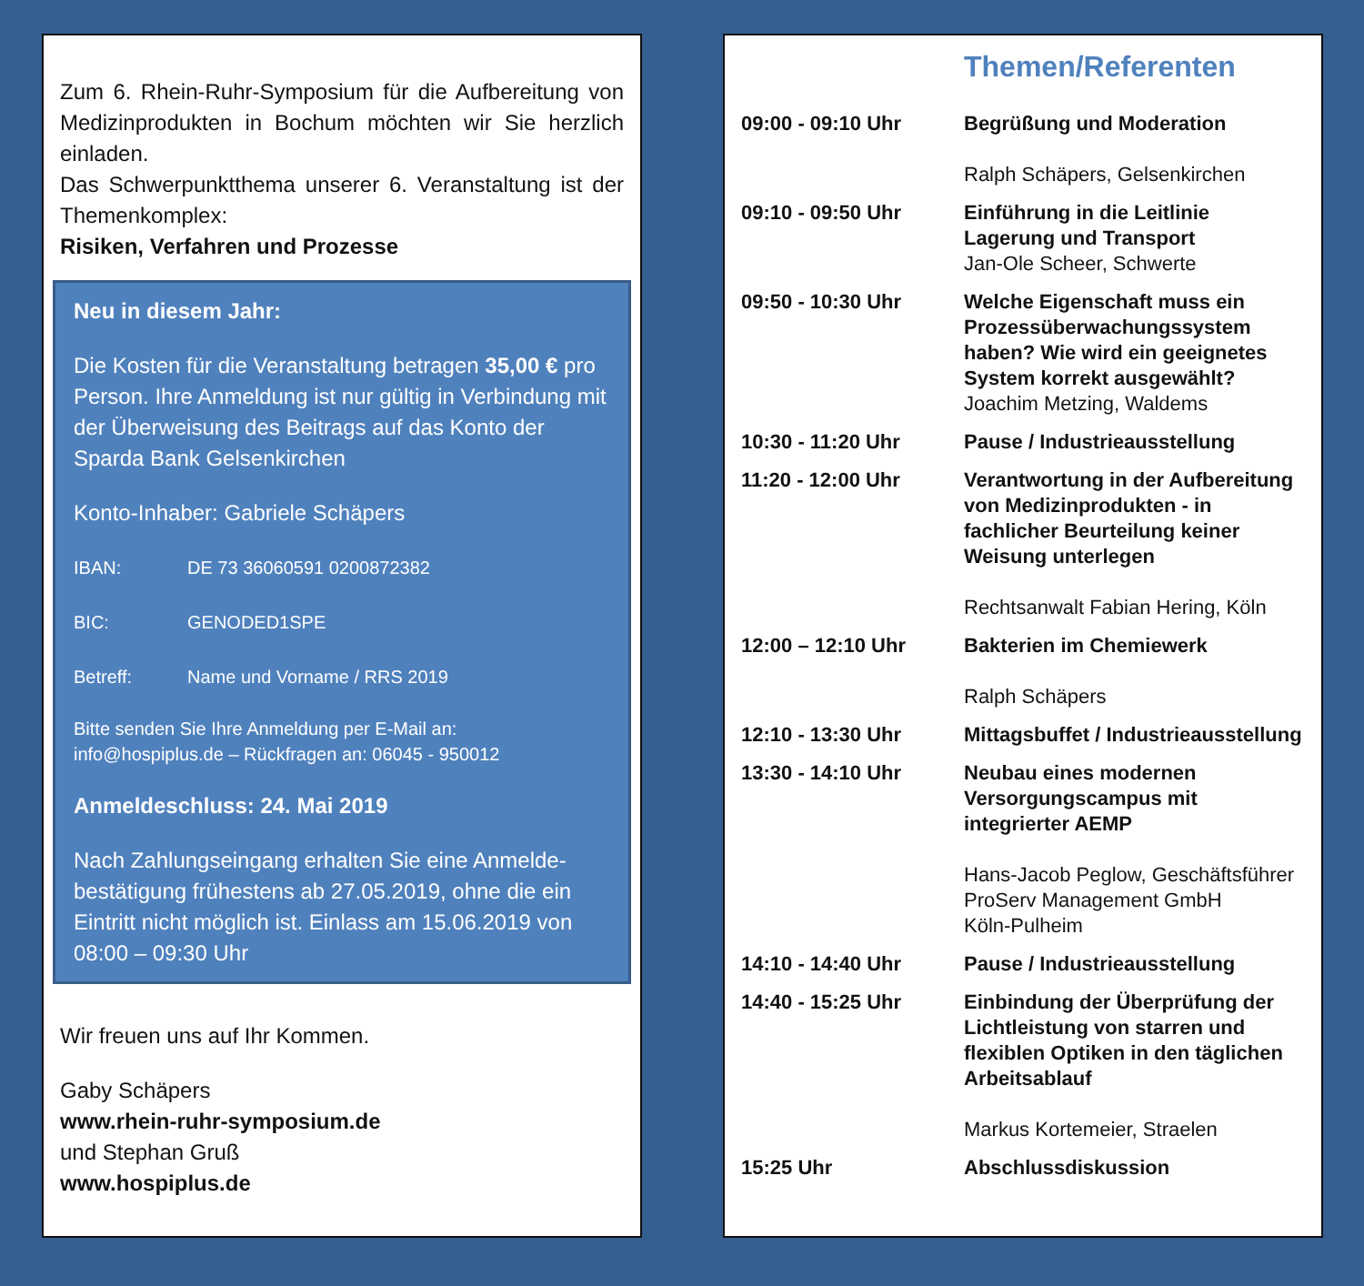Zum 6. Rhein-Ruhr-Symposium für die Aufbereitung von Medizinprodukten in Bochum möchten wir Sie herzlich einladen.
Das Schwerpunktthema unserer 6. Veranstaltung ist der Themenkomplex:
Risiken, Verfahren und Prozesse
Neu in diesem Jahr:
Die Kosten für die Veranstaltung betragen 35,00 € pro Person. Ihre Anmeldung ist nur gültig in Verbindung mit der Überweisung des Beitrags auf das Konto der Sparda Bank Gelsenkirchen
Konto-Inhaber: Gabriele Schäpers
IBAN: DE 73 36060591 0200872382
BIC: GENODED1SPE
Betreff: Name und Vorname / RRS 2019
Bitte senden Sie Ihre Anmeldung per E-Mail an:
info@hospiplus.de – Rückfragen an: 06045 - 950012
Anmeldeschluss: 24. Mai 2019
Nach Zahlungseingang erhalten Sie eine Anmelde-bestätigung frühestens ab 27.05.2019, ohne die ein Eintritt nicht möglich ist. Einlass am 15.06.2019 von 08:00 – 09:30 Uhr
Wir freuen uns auf Ihr Kommen.
Gaby Schäpers
www.rhein-ruhr-symposium.de
und Stephan Gruß
www.hospiplus.de
Themen/Referenten
| 09:00 - 09:10 Uhr | Begrüßung und Moderation Ralph Schäpers, Gelsenkirchen |
| 09:10 - 09:50 Uhr | Einführung in die Leitlinie Lagerung und Transport Jan-Ole Scheer, Schwerte |
| 09:50 - 10:30 Uhr | Welche Eigenschaft muss ein Prozessüberwachungssystem haben? Wie wird ein geeignetes System korrekt ausgewählt? Joachim Metzing, Waldems |
| 10:30 - 11:20 Uhr | Pause / Industrieausstellung |
| 11:20 - 12:00 Uhr | Verantwortung in der Aufbereitung von Medizinprodukten - in fachlicher Beurteilung keiner Weisung unterlegen Rechtsanwalt Fabian Hering, Köln |
| 12:00 – 12:10 Uhr | Bakterien im Chemiewerk Ralph Schäpers |
| 12:10 - 13:30 Uhr | Mittagsbuffet / Industrieausstellung |
| 13:30 - 14:10 Uhr | Neubau eines modernen Versorgungscampus mit integrierter AEMP Hans-Jacob Peglow, Geschäftsführer ProServ Management GmbH Köln-Pulheim |
| 14:10 - 14:40 Uhr | Pause / Industrieausstellung |
| 14:40 - 15:25 Uhr | Einbindung der Überprüfung der Lichtleistung von starren und flexiblen Optiken in den täglichen Arbeitsablauf Markus Kortemeier, Straelen |
| 15:25 Uhr | Abschlussdiskussion |